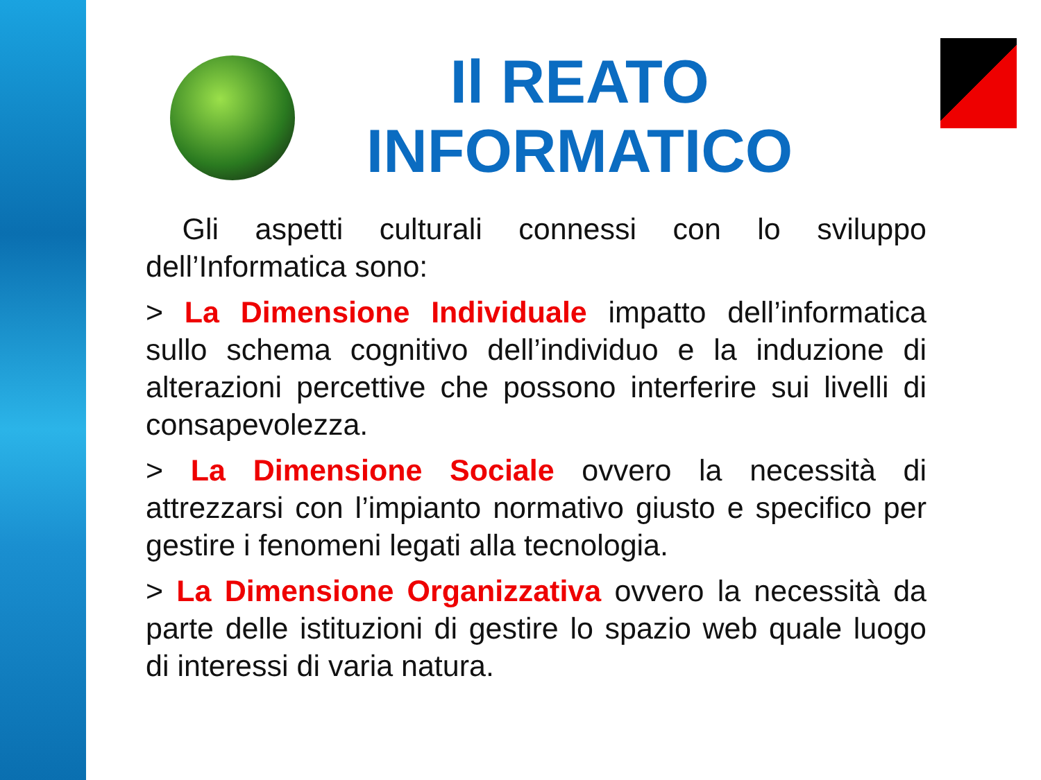Il REATO INFORMATICO
Gli aspetti culturali connessi con lo sviluppo dell’Informatica sono:
> La Dimensione Individuale impatto dell’informatica sullo schema cognitivo dell’individuo e la induzione di alterazioni percettive che possono interferire sui livelli di consapevolezza.
> La Dimensione Sociale ovvero la necessità di attrezzarsi con l’impianto normativo giusto e specifico per gestire i fenomeni legati alla tecnologia.
> La Dimensione Organizzativa ovvero la necessità da parte delle istituzioni di gestire lo spazio web quale luogo di interessi di varia natura.